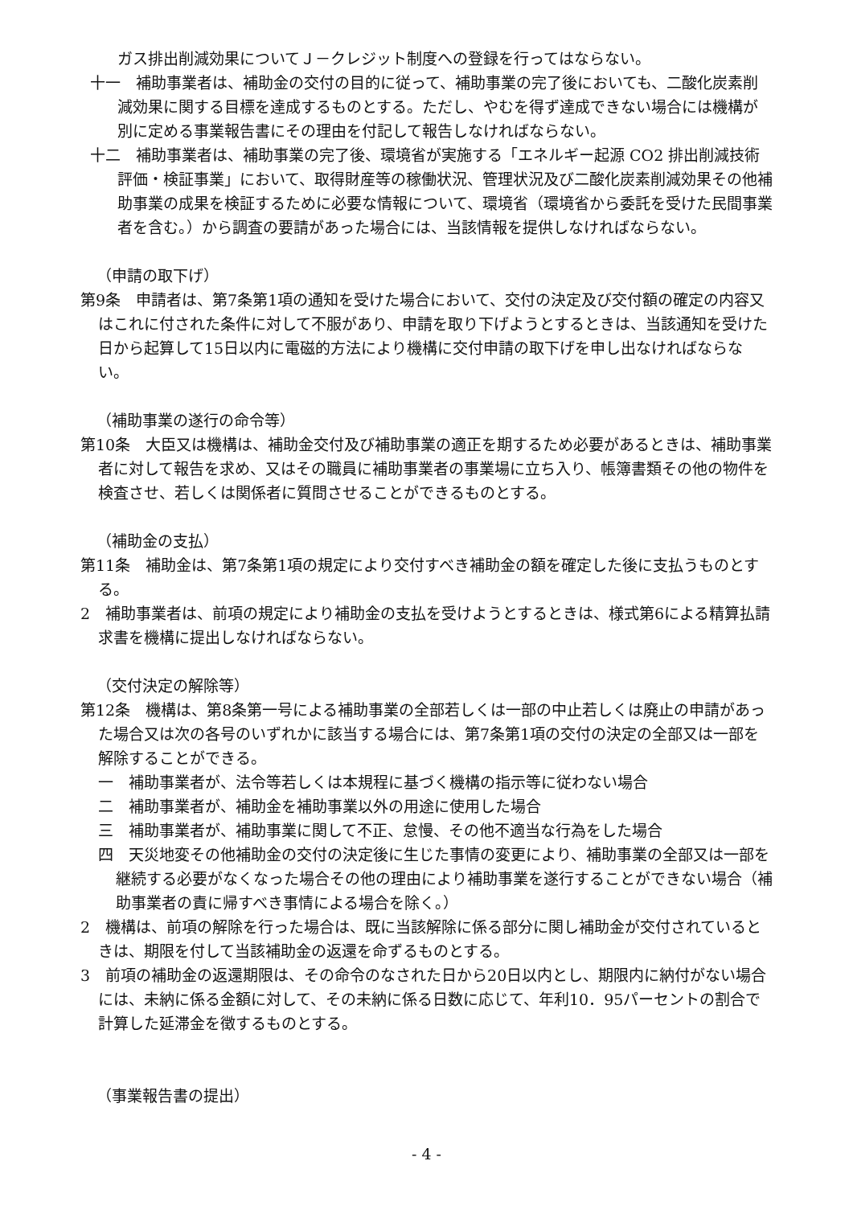ガス排出削減効果についてＪ－クレジット制度への登録を行ってはならない。
十一　補助事業者は、補助金の交付の目的に従って、補助事業の完了後においても、二酸化炭素削減効果に関する目標を達成するものとする。ただし、やむを得ず達成できない場合には機構が別に定める事業報告書にその理由を付記して報告しなければならない。
十二　補助事業者は、補助事業の完了後、環境省が実施する「エネルギー起源 CO2 排出削減技術評価・検証事業」において、取得財産等の稼働状況、管理状況及び二酸化炭素削減効果その他補助事業の成果を検証するために必要な情報について、環境省（環境省から委託を受けた民間事業者を含む。）から調査の要請があった場合には、当該情報を提供しなければならない。
（申請の取下げ）
第9条　申請者は、第7条第1項の通知を受けた場合において、交付の決定及び交付額の確定の内容又はこれに付された条件に対して不服があり、申請を取り下げようとするときは、当該通知を受けた日から起算して15日以内に電磁的方法により機構に交付申請の取下げを申し出なければならない。
（補助事業の遂行の命令等）
第10条　大臣又は機構は、補助金交付及び補助事業の適正を期するため必要があるときは、補助事業者に対して報告を求め、又はその職員に補助事業者の事業場に立ち入り、帳簿書類その他の物件を検査させ、若しくは関係者に質問させることができるものとする。
（補助金の支払）
第11条　補助金は、第7条第1項の規定により交付すべき補助金の額を確定した後に支払うものとする。
2　補助事業者は、前項の規定により補助金の支払を受けようとするときは、様式第6による精算払請求書を機構に提出しなければならない。
（交付決定の解除等）
第12条　機構は、第8条第一号による補助事業の全部若しくは一部の中止若しくは廃止の申請があった場合又は次の各号のいずれかに該当する場合には、第7条第1項の交付の決定の全部又は一部を解除することができる。
一　補助事業者が、法令等若しくは本規程に基づく機構の指示等に従わない場合
二　補助事業者が、補助金を補助事業以外の用途に使用した場合
三　補助事業者が、補助事業に関して不正、怠慢、その他不適当な行為をした場合
四　天災地変その他補助金の交付の決定後に生じた事情の変更により、補助事業の全部又は一部を継続する必要がなくなった場合その他の理由により補助事業を遂行することができない場合（補助事業者の責に帰すべき事情による場合を除く。）
2　機構は、前項の解除を行った場合は、既に当該解除に係る部分に関し補助金が交付されているときは、期限を付して当該補助金の返還を命ずるものとする。
3　前項の補助金の返還期限は、その命令のなされた日から20日以内とし、期限内に納付がない場合には、未納に係る金額に対して、その未納に係る日数に応じて、年利10．95パーセントの割合で計算した延滞金を徴するものとする。
（事業報告書の提出）
- 4 -